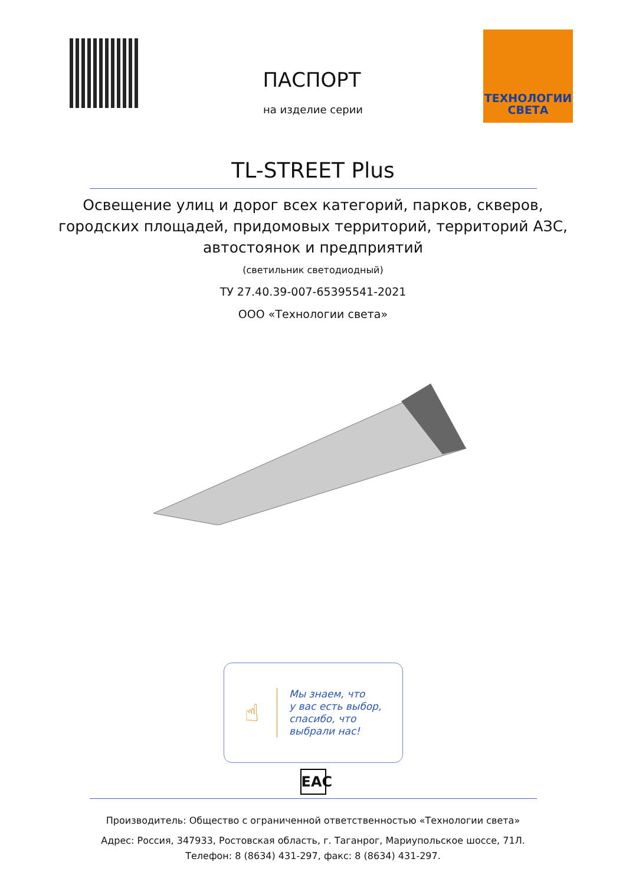ТЕХНОЛОГИИ
СВЕТА
ПАСПОРТ
на изделие серии
TL-STREET Plus
Освещение улиц и дорог всех категорий, парков, скверов,
городских площадей, придомовых территорий, территорий АЗС,
автостоянок и предприятий
(светильник светодиодный)
ТУ 27.40.39-007-65395541-2021
ООО «Технологии света»
☝
Мы знаем, что
у вас есть выбор,
спасибо, что
выбрали нас!
EAC
Производитель: Общество с ограниченной ответственностью «Технологии света»
Адрес: Россия, 347933, Ростовская область, г. Таганрог, Мариупольское шоссе, 71Л.
Телефон: 8 (8634) 431-297, факс: 8 (8634) 431-297.